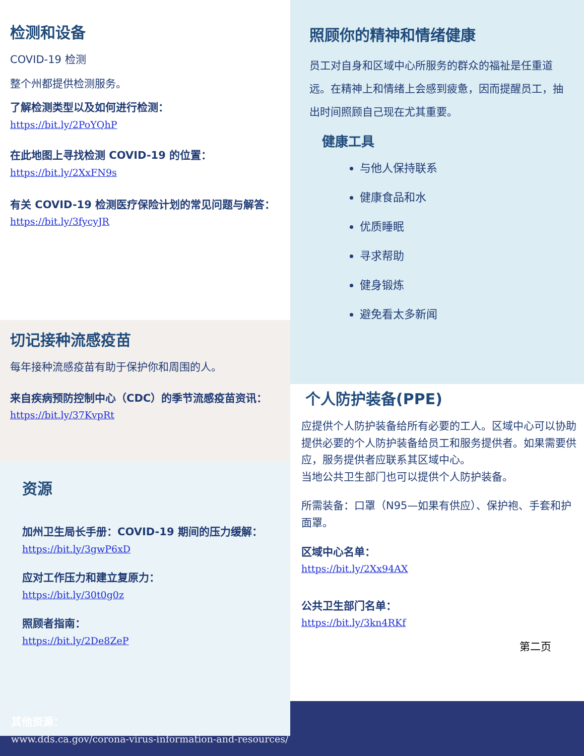检测和设备
COVID-19 检测
整个州都提供检测服务。
了解检测类型以及如何进行检测：
https://bit.ly/2PoYQhP
在此地图上寻找检测 COVID-19 的位置：
https://bit.ly/2XxFN9s
有关 COVID-19 检测医疗保险计划的常见问题与解答：https://bit.ly/3fycyJR
切记接种流感疫苗
每年接种流感疫苗有助于保护你和周围的人。
来自疾病预防控制中心（CDC）的季节流感疫苗资讯：
https://bit.ly/37KvpRt
资源
加州卫生局长手册：COVID-19 期间的压力缓解：https://bit.ly/3gwP6xD
应对工作压力和建立复原力：
https://bit.ly/30t0g0z
照顾者指南：
https://bit.ly/2De8ZeP
照顾你的精神和情绪健康
员工对自身和区域中心所服务的群众的福祉是任重道远。在精神上和情绪上会感到疲惫，因而提醒员工，抽出时间照顾自己现在尤其重要。
健康工具
与他人保持联系
健康食品和水
优质睡眠
寻求帮助
健身锻炼
避免看太多新闻
个人防护装备(PPE)
应提供个人防护装备给所有必要的工人。区域中心可以协助提供必要的个人防护装备给员工和服务提供者。如果需要供应，服务提供者应联系其区域中心。
当地公共卫生部门也可以提供个人防护装备。
所需装备：口罩（N95—如果有供应）、保护袍、手套和护面罩。
区域中心名单：
https://bit.ly/2Xx94AX
公共卫生部门名单：
https://bit.ly/3kn4RKf
第二页
其他资源：
www.dds.ca.gov/corona-virus-information-and-resources/